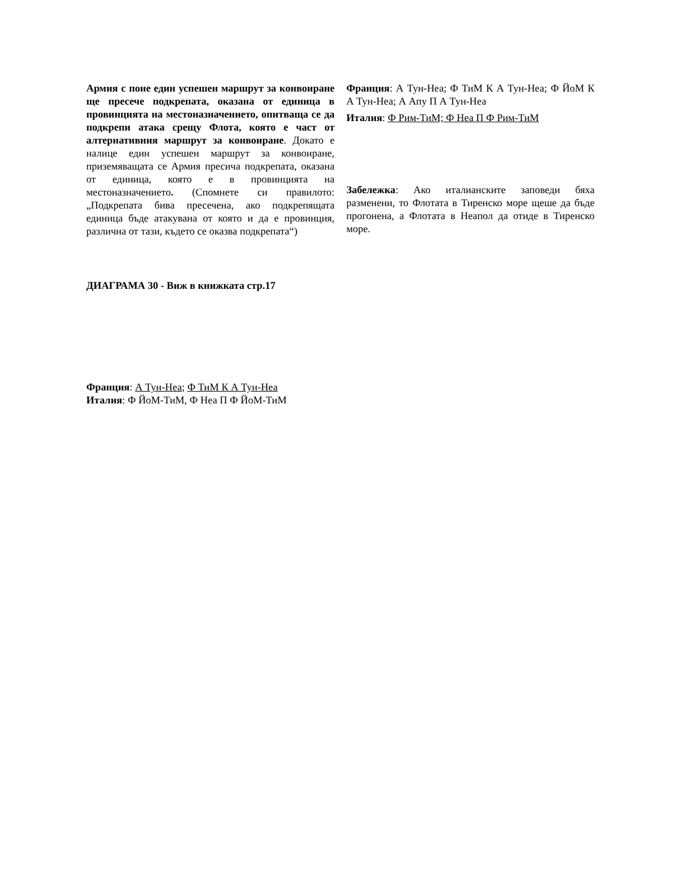Армия с поне един успешен маршрут за конвоиране ще пресече подкрепата, оказана от единица в провинцията на местоназначението, опитваща се да подкрепи атака срещу Флота, която е част от алтернативния маршрут за конвоиране. Докато е налице един успешен маршрут за конвоиране, приземяващата се Армия пресича подкрепата, оказана от единица, която е в провинцията на местоназначението. (Спомнете си правилото: „Подкрепата бива пресечена, ако подкрепящата единица бъде атакувана от която и да е провинция, различна от тази, където се оказва подкрепата“)
ДИАГРАМА 30 - Виж в книжката стр.17
Франция: А Тун-Неа; Ф ТиМ К А Тун-Неа
Италия: Ф ЙоМ-ТиМ, Ф Неа П Ф ЙоМ-ТиМ
Франция: А Тун-Неа; Ф ТиМ К А Тун-Неа; Ф ЙоМ К А Тун-Неа; А Апу П А Тун-Неа
Италия: Ф Рим-ТиМ; Ф Неа П Ф Рим-ТиМ
Забележка: Ако италианските заповеди бяха разменени, то Флотата в Тиренско море щеше да бъде прогонена, а Флотата в Неапол да отиде в Тиренско море.